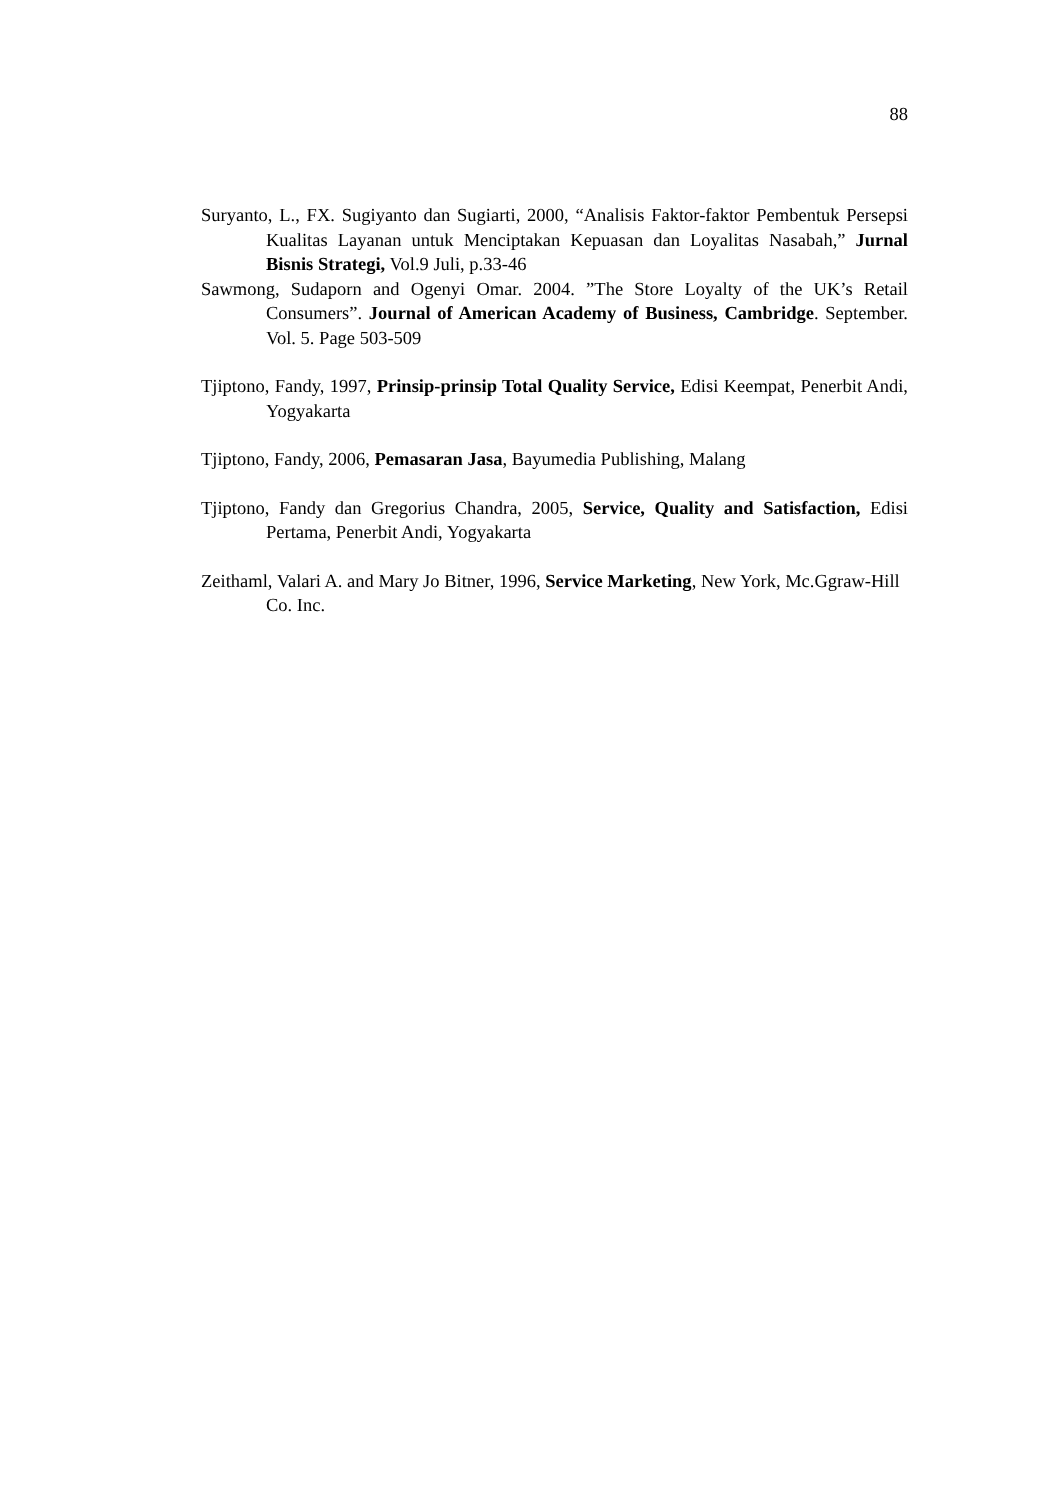88
Suryanto, L., FX. Sugiyanto dan Sugiarti, 2000, “Analisis Faktor-faktor Pembentuk Persepsi Kualitas Layanan untuk Menciptakan Kepuasan dan Loyalitas Nasabah,” Jurnal Bisnis Strategi, Vol.9 Juli, p.33-46
Sawmong, Sudaporn and Ogenyi Omar. 2004. ”The Store Loyalty of the UK’s Retail Consumers”. Journal of American Academy of Business, Cambridge. September. Vol. 5. Page 503-509
Tjiptono, Fandy, 1997, Prinsip-prinsip Total Quality Service, Edisi Keempat, Penerbit Andi, Yogyakarta
Tjiptono, Fandy, 2006, Pemasaran Jasa, Bayumedia Publishing, Malang
Tjiptono, Fandy dan Gregorius Chandra, 2005, Service, Quality and Satisfaction, Edisi Pertama, Penerbit Andi, Yogyakarta
Zeithaml, Valari A. and Mary Jo Bitner, 1996, Service Marketing, New York, Mc.Ggraw-Hill Co. Inc.